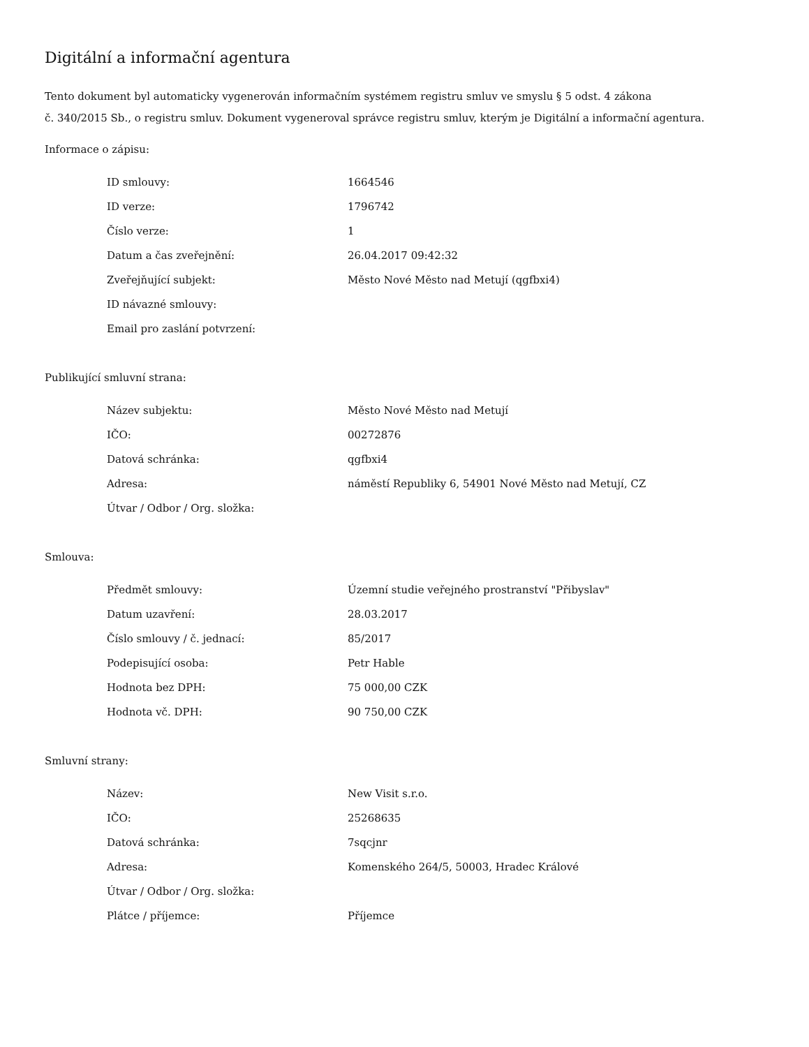Digitální a informační agentura
Tento dokument byl automaticky vygenerován informačním systémem registru smluv ve smyslu § 5 odst. 4 zákona
č. 340/2015 Sb., o registru smluv. Dokument vygeneroval správce registru smluv, kterým je Digitální a informační agentura.
Informace o zápisu:
| ID smlouvy: | 1664546 |
| ID verze: | 1796742 |
| Číslo verze: | 1 |
| Datum a čas zveřejnění: | 26.04.2017 09:42:32 |
| Zveřejňující subjekt: | Město Nové Město nad Metují (qgfbxi4) |
| ID návazné smlouvy: | |
| Email pro zaslání potvrzení: | |
Publikující smluvní strana:
| Název subjektu: | Město Nové Město nad Metují |
| IČO: | 00272876 |
| Datová schránka: | qgfbxi4 |
| Adresa: | náměstí Republiky 6, 54901 Nové Město nad Metují, CZ |
| Útvar / Odbor / Org. složka: | |
Smlouva:
| Předmět smlouvy: | Územní studie veřejného prostranství "Přibyslav" |
| Datum uzavření: | 28.03.2017 |
| Číslo smlouvy / č. jednací: | 85/2017 |
| Podepisující osoba: | Petr Hable |
| Hodnota bez DPH: | 75 000,00 CZK |
| Hodnota vč. DPH: | 90 750,00 CZK |
Smluvní strany:
| Název: | New Visit s.r.o. |
| IČO: | 25268635 |
| Datová schránka: | 7sqcjnr |
| Adresa: | Komenského 264/5, 50003, Hradec Králové |
| Útvar / Odbor / Org. složka: | |
| Plátce / příjemce: | Příjemce |